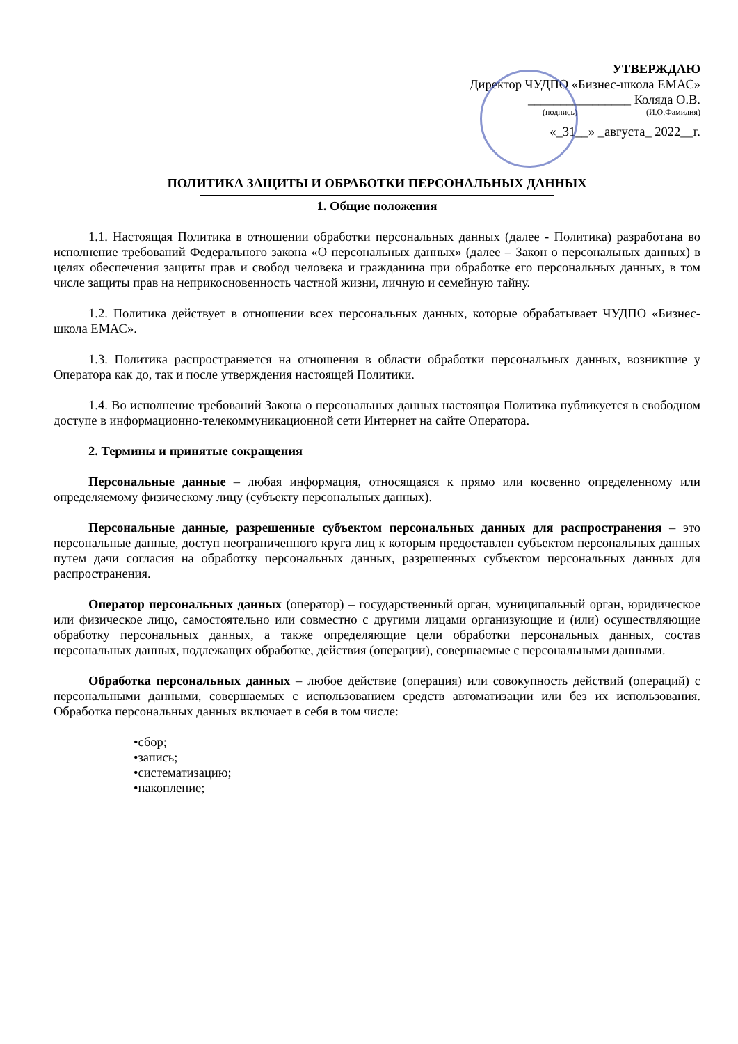УТВЕРЖДАЮ
Директор ЧУДПО «Бизнес-школа ЕМАС»
________________ Коляда О.В.
(подпись) (И.О.Фамилия)
«_31__» _августа_ 2022__г.
ПОЛИТИКА ЗАЩИТЫ И ОБРАБОТКИ ПЕРСОНАЛЬНЫХ ДАННЫХ
1. Общие положения
1.1. Настоящая Политика в отношении обработки персональных данных (далее - Политика) разработана во исполнение требований Федерального закона «О персональных данных» (далее – Закон о персональных данных) в целях обеспечения защиты прав и свобод человека и гражданина при обработке его персональных данных, в том числе защиты прав на неприкосновенность частной жизни, личную и семейную тайну.
1.2. Политика действует в отношении всех персональных данных, которые обрабатывает ЧУДПО «Бизнес-школа ЕМАС».
1.3. Политика распространяется на отношения в области обработки персональных данных, возникшие у Оператора как до, так и после утверждения настоящей Политики.
1.4. Во исполнение требований Закона о персональных данных настоящая Политика публикуется в свободном доступе в информационно-телекоммуникационной сети Интернет на сайте Оператора.
2. Термины и принятые сокращения
Персональные данные – любая информация, относящаяся к прямо или косвенно определенному или определяемому физическому лицу (субъекту персональных данных).
Персональные данные, разрешенные субъектом персональных данных для распространения – это персональные данные, доступ неограниченного круга лиц к которым предоставлен субъектом персональных данных путем дачи согласия на обработку персональных данных, разрешенных субъектом персональных данных для распространения.
Оператор персональных данных (оператор) – государственный орган, муниципальный орган, юридическое или физическое лицо, самостоятельно или совместно с другими лицами организующие и (или) осуществляющие обработку персональных данных, а также определяющие цели обработки персональных данных, состав персональных данных, подлежащих обработке, действия (операции), совершаемые с персональными данными.
Обработка персональных данных – любое действие (операция) или совокупность действий (операций) с персональными данными, совершаемых с использованием средств автоматизации или без их использования. Обработка персональных данных включает в себя в том числе:
•сбор;
•запись;
•систематизацию;
•накопление;